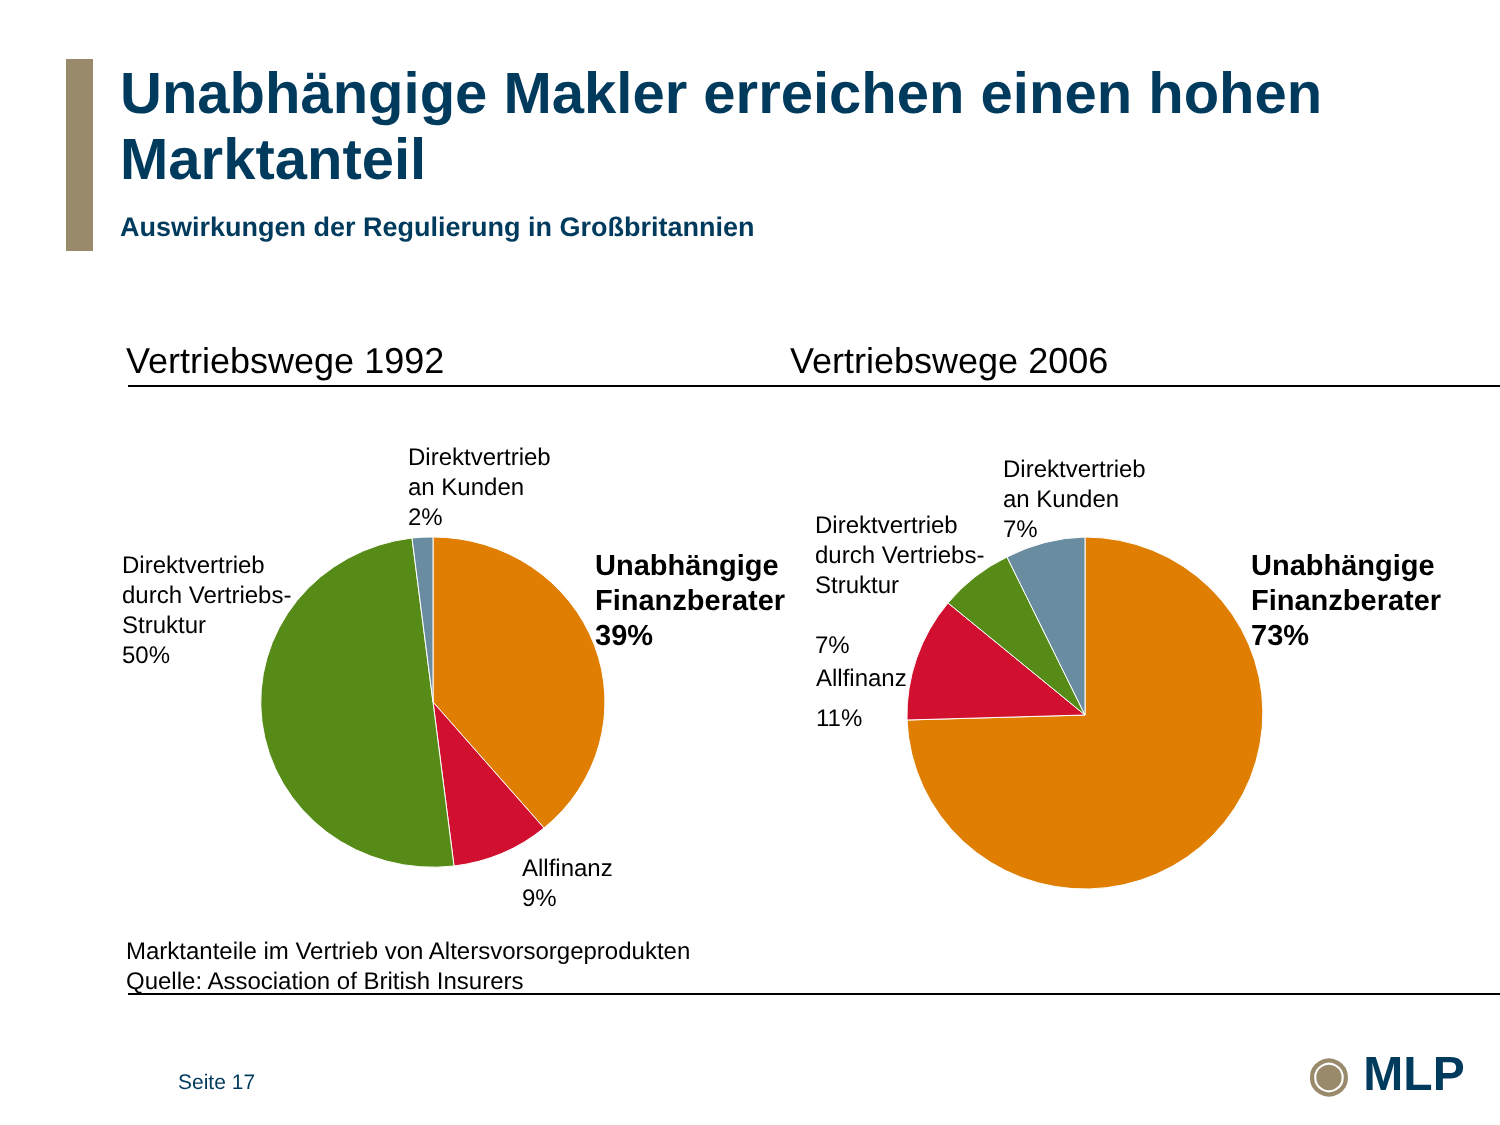Unabhängige Makler erreichen einen hohen Marktanteil
Auswirkungen der Regulierung in Großbritannien
Vertriebswege 1992 Vertriebswege 2006
Direktvertrieb
an Kunden
2%
Direktvertrieb
durch Vertriebs-
Struktur
50%
Unabhängige
Finanzberater
39%
Allfinanz
9%
Direktvertrieb
an Kunden
7%
Direktvertrieb
durch Vertriebs-
Struktur
7%
Allfinanz
11%
Unabhängige
Finanzberater
73%
Marktanteile im Vertrieb von Altersvorsorgeprodukten
Quelle: Association of British Insurers
Seite 17 ◉ MLP